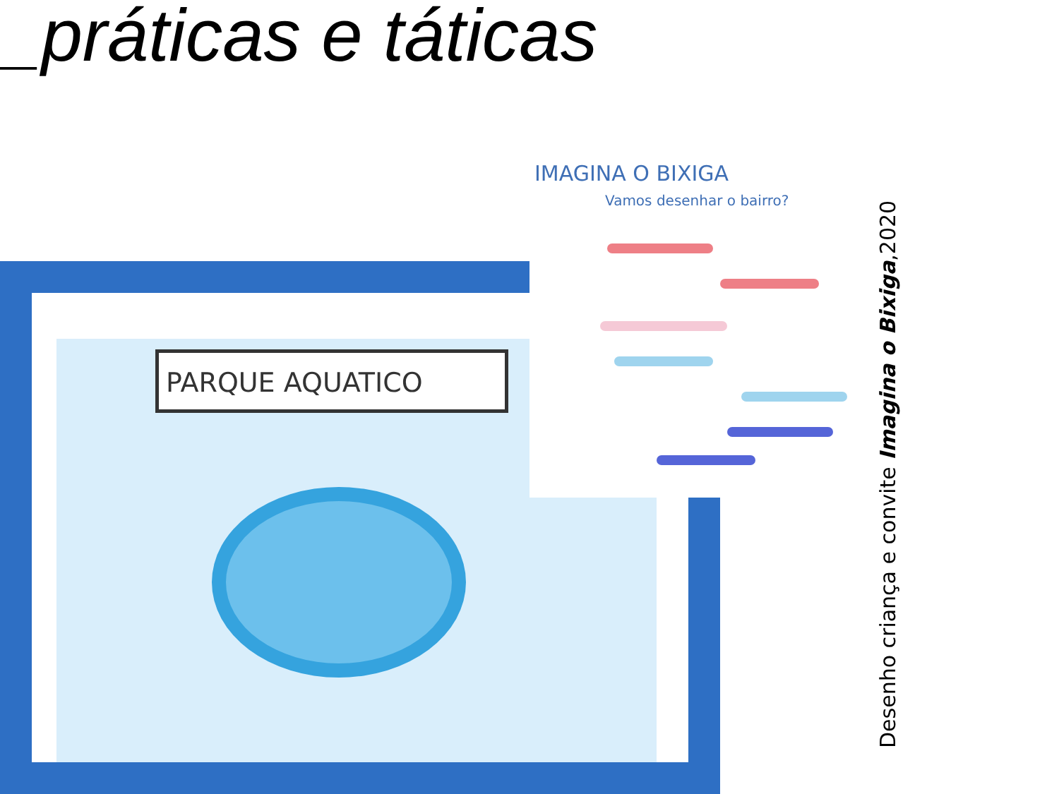_práticas e táticas
PARQUE AQUATICO
IMAGINA O BIXIGA
Vamos desenhar o bairro?
Desenho criança e convite Imagina o Bixiga,2020